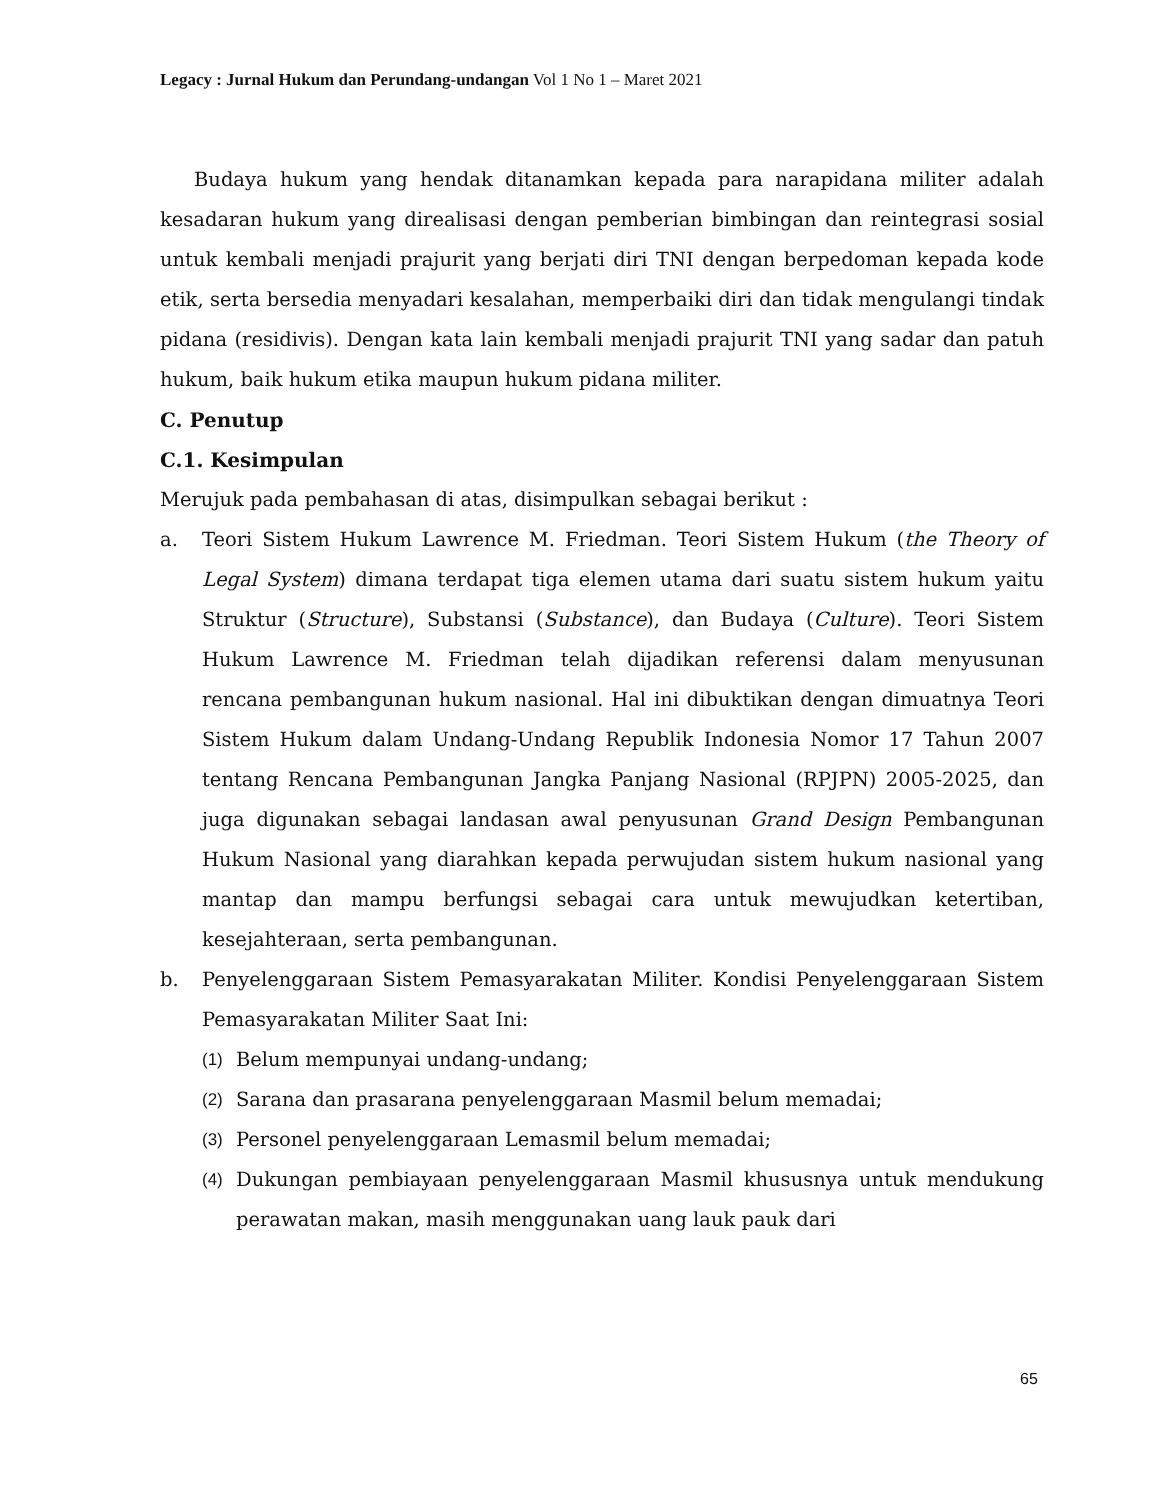Legacy : Jurnal Hukum dan Perundang-undangan Vol 1 No 1 – Maret 2021
Budaya hukum yang hendak ditanamkan kepada para narapidana militer adalah kesadaran hukum yang direalisasi dengan pemberian bimbingan dan reintegrasi sosial untuk kembali menjadi prajurit yang berjati diri TNI dengan berpedoman kepada kode etik, serta bersedia menyadari kesalahan, memperbaiki diri dan tidak mengulangi tindak pidana (residivis). Dengan kata lain kembali menjadi prajurit TNI yang sadar dan patuh hukum, baik hukum etika maupun hukum pidana militer.
C. Penutup
C.1. Kesimpulan
Merujuk pada pembahasan di atas, disimpulkan sebagai berikut :
a. Teori Sistem Hukum Lawrence M. Friedman. Teori Sistem Hukum (the Theory of Legal System) dimana terdapat tiga elemen utama dari suatu sistem hukum yaitu Struktur (Structure), Substansi (Substance), dan Budaya (Culture). Teori Sistem Hukum Lawrence M. Friedman telah dijadikan referensi dalam menyusunan rencana pembangunan hukum nasional. Hal ini dibuktikan dengan dimuatnya Teori Sistem Hukum dalam Undang-Undang Republik Indonesia Nomor 17 Tahun 2007 tentang Rencana Pembangunan Jangka Panjang Nasional (RPJPN) 2005-2025, dan juga digunakan sebagai landasan awal penyusunan Grand Design Pembangunan Hukum Nasional yang diarahkan kepada perwujudan sistem hukum nasional yang mantap dan mampu berfungsi sebagai cara untuk mewujudkan ketertiban, kesejahteraan, serta pembangunan.
b. Penyelenggaraan Sistem Pemasyarakatan Militer. Kondisi Penyelenggaraan Sistem Pemasyarakatan Militer Saat Ini:
(1) Belum mempunyai undang-undang;
(2) Sarana dan prasarana penyelenggaraan Masmil belum memadai;
(3) Personel penyelenggaraan Lemasmil belum memadai;
(4) Dukungan pembiayaan penyelenggaraan Masmil khususnya untuk mendukung perawatan makan, masih menggunakan uang lauk pauk dari
65